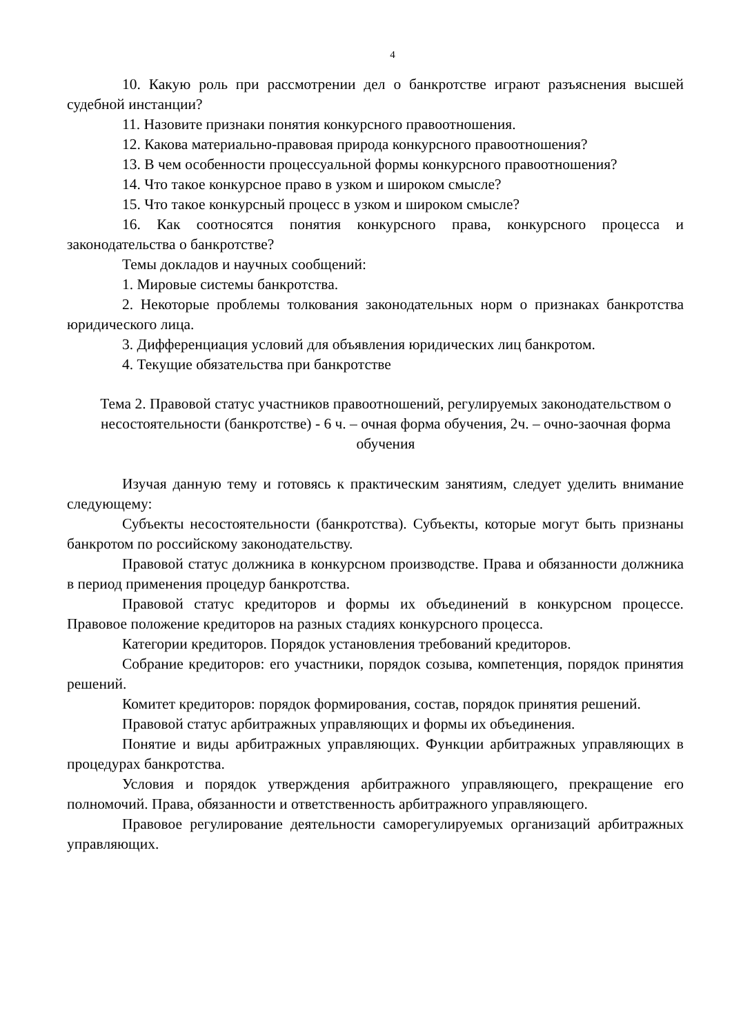4
10. Какую роль при рассмотрении дел о банкротстве играют разъяснения высшей судебной инстанции?
11. Назовите признаки понятия конкурсного правоотношения.
12. Какова материально-правовая природа конкурсного правоотношения?
13. В чем особенности процессуальной формы конкурсного правоотношения?
14. Что такое конкурсное право в узком и широком смысле?
15. Что такое конкурсный процесс в узком и широком смысле?
16. Как соотносятся понятия конкурсного права, конкурсного процесса и законодательства о банкротстве?
Темы докладов и научных сообщений:
1. Мировые системы банкротства.
2. Некоторые проблемы толкования законодательных норм о признаках банкротства юридического лица.
3. Дифференциация условий для объявления юридических лиц банкротом.
4. Текущие обязательства при банкротстве
Тема 2. Правовой статус участников правоотношений, регулируемых законодательством о несостоятельности (банкротстве) - 6 ч. – очная форма обучения, 2ч. – очно-заочная форма обучения
Изучая данную тему и готовясь к практическим занятиям, следует уделить внимание следующему:
Субъекты несостоятельности (банкротства). Субъекты, которые могут быть признаны банкротом по российскому законодательству.
Правовой статус должника в конкурсном производстве. Права и обязанности должника в период применения процедур банкротства.
Правовой статус кредиторов и формы их объединений в конкурсном процессе. Правовое положение кредиторов на разных стадиях конкурсного процесса.
Категории кредиторов. Порядок установления требований кредиторов.
Собрание кредиторов: его участники, порядок созыва, компетенция, порядок принятия решений.
Комитет кредиторов: порядок формирования, состав, порядок принятия решений.
Правовой статус арбитражных управляющих и формы их объединения.
Понятие и виды арбитражных управляющих. Функции арбитражных управляющих в процедурах банкротства.
Условия и порядок утверждения арбитражного управляющего, прекращение его полномочий. Права, обязанности и ответственность арбитражного управляющего.
Правовое регулирование деятельности саморегулируемых организаций арбитражных управляющих.